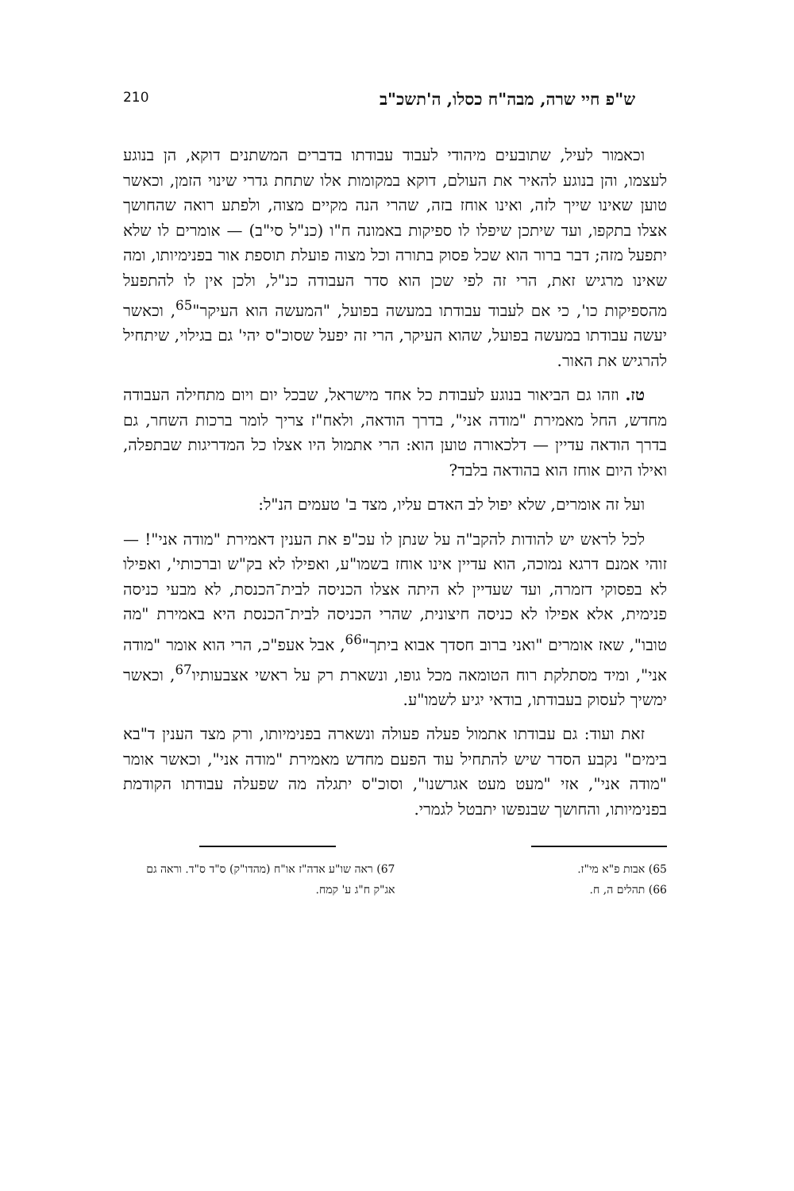ש"פ חיי שרה, מבה"ח כסלו, ה'תשכ"ב 210
וכאמור לעיל, שתובעים מיהודי לעבוד עבודתו בדברים המשתנים דוקא, הן בנוגע לעצמו, והן בנוגע להאיר את העולם, דוקא במקומות אלו שתחת גדרי שינוי הזמן, וכאשר טוען שאינו שייך לזה, ואינו אוחז בזה, שהרי הנה מקיים מצוה, ולפתע רואה שהחושך אצלו בתקפו, ועד שיתכן שיפלו לו ספיקות באמונה ח"ו (כנ"ל סי"ב) — אומרים לו שלא יתפעל מזה; דבר ברור הוא שכל פסוק בתורה וכל מצוה פועלת תוספת אור בפנימיותו, ומה שאינו מרגיש זאת, הרי זה לפי שכן הוא סדר העבודה כנ"ל, ולכן אין לו להתפעל מהספיקות כו', כי אם לעבוד עבודתו במעשה בפועל, "המעשה הוא העיקר"<sup>65</sup>, וכאשר יעשה עבודתו במעשה בפועל, שהוא העיקר, הרי זה יפעל שסוכ"ס יהי' גם בגילוי, שיתחיל להרגיש את האור.
טז. וזהו גם הביאור בנוגע לעבודת כל אחד מישראל, שבכל יום ויום מתחילה העבודה מחדש, החל מאמירת "מודה אני", בדרך הודאה, ולאח"ז צריך לומר ברכות השחר, גם בדרך הודאה עדיין — דלכאורה טוען הוא: הרי אתמול היו אצלו כל המדריגות שבתפלה, ואילו היום אוחז הוא בהודאה בלבד?
ועל זה אומרים, שלא יפול לב האדם עליו, מצד ב' טעמים הנ"ל:
לכל לראש יש להודות להקב"ה על שנתן לו עכ"פ את הענין דאמירת "מודה אני"! — זוהי אמנם דרגא נמוכה, הוא עדיין אינו אוחז בשמו"ע, ואפילו לא בק"ש וברכותי', ואפילו לא בפסוקי דזמרה, ועד שעדיין לא היתה אצלו הכניסה לבית־הכנסת, לא מבעי כניסה פנימית, אלא אפילו לא כניסה חיצונית, שהרי הכניסה לבית־הכנסת היא באמירת "מה טובו", שאז אומרים "ואני ברוב חסדך אבוא ביתך"<sup>66</sup>, אבל אעפ"כ, הרי הוא אומר "מודה אני", ומיד מסתלקת רוח הטומאה מכל גופו, ונשארת רק על ראשי אצבעותיו<sup>67</sup>, וכאשר ימשיך לעסוק בעבודתו, בודאי יגיע לשמו"ע.
זאת ועוד: גם עבודתו אתמול פעלה פעולה ונשארה בפנימיותו, ורק מצד הענין ד"בא בימים" נקבע הסדר שיש להתחיל עוד הפעם מחדש מאמירת "מודה אני", וכאשר אומר "מודה אני", אזי "מעט מעט אגרשנו", וסוכ"ס יתגלה מה שפעלה עבודתו הקודמת בפנימיותו, והחושך שבנפשו יתבטל לגמרי.
65) אבות פ"א מי"ז.
66) תהלים ה, ח.
67) ראה שו"ע אדה"ז או"ח (מהדו"ק) ס"ד ס"ד. וראה גם אג"ק ח"ג ע' קמח.